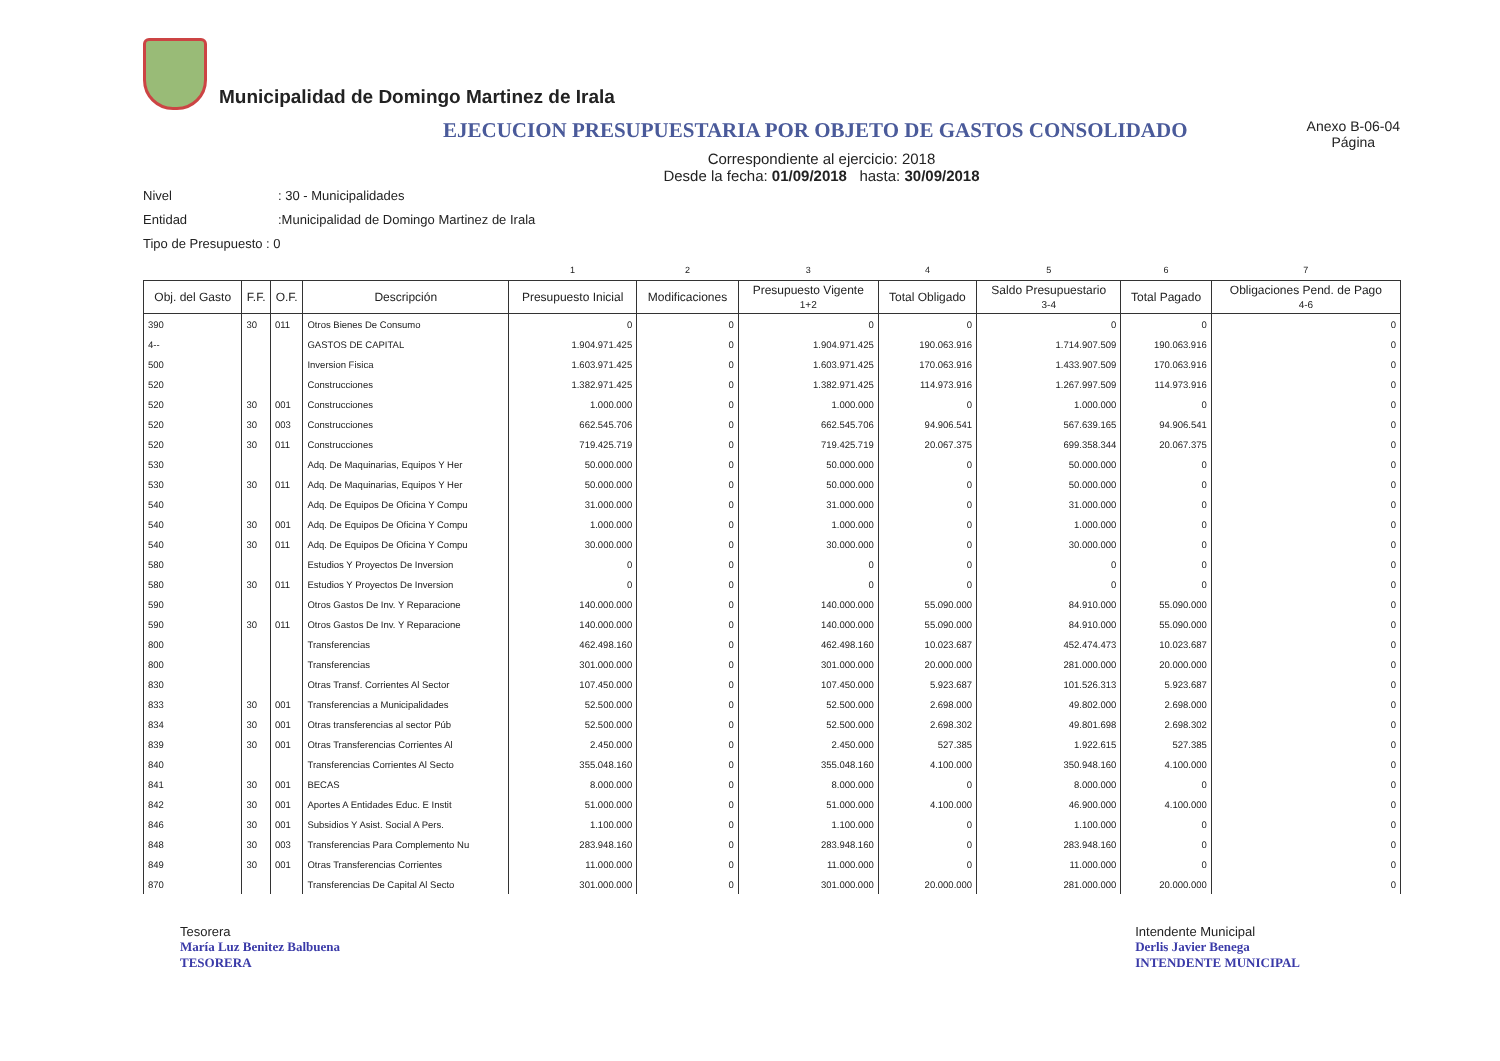Municipalidad de Domingo Martinez de Irala
EJECUCION PRESUPUESTARIA POR OBJETO DE GASTOS CONSOLIDADO
Anexo B-06-04
Página
Correspondiente al ejercicio: 2018
Desde la fecha: 01/09/2018 hasta: 30/09/2018
Nivel: 30 - Municipalidades
Entidad:Municipalidad de Domingo Martinez de Irala
Tipo de Presupuesto : 0
| | | | | 1 | 2 | 3 | 4 | 5 | 6 | 7 |
| Obj. del Gasto | F.F. | O.F. | Descripción | Presupuesto Inicial | Modificaciones | Presupuesto Vigente 1+2 | Total Obligado | Saldo Presupuestario 3-4 | Total Pagado | Obligaciones Pend. de Pago 4-6 |
| 390 | 30 | 011 | Otros Bienes De Consumo | 0 | 0 | 0 | 0 | 0 | 0 | 0 |
| 4-- | | | GASTOS DE CAPITAL | 1.904.971.425 | 0 | 1.904.971.425 | 190.063.916 | 1.714.907.509 | 190.063.916 | 0 |
| 500 | | | Inversion Fisica | 1.603.971.425 | 0 | 1.603.971.425 | 170.063.916 | 1.433.907.509 | 170.063.916 | 0 |
| 520 | | | Construcciones | 1.382.971.425 | 0 | 1.382.971.425 | 114.973.916 | 1.267.997.509 | 114.973.916 | 0 |
| 520 | 30 | 001 | Construcciones | 1.000.000 | 0 | 1.000.000 | 0 | 1.000.000 | 0 | 0 |
| 520 | 30 | 003 | Construcciones | 662.545.706 | 0 | 662.545.706 | 94.906.541 | 567.639.165 | 94.906.541 | 0 |
| 520 | 30 | 011 | Construcciones | 719.425.719 | 0 | 719.425.719 | 20.067.375 | 699.358.344 | 20.067.375 | 0 |
| 530 | | | Adq. De Maquinarias, Equipos Y Her | 50.000.000 | 0 | 50.000.000 | 0 | 50.000.000 | 0 | 0 |
| 530 | 30 | 011 | Adq. De Maquinarias, Equipos Y Her | 50.000.000 | 0 | 50.000.000 | 0 | 50.000.000 | 0 | 0 |
| 540 | | | Adq. De Equipos De Oficina Y Compu | 31.000.000 | 0 | 31.000.000 | 0 | 31.000.000 | 0 | 0 |
| 540 | 30 | 001 | Adq. De Equipos De Oficina Y Compu | 1.000.000 | 0 | 1.000.000 | 0 | 1.000.000 | 0 | 0 |
| 540 | 30 | 011 | Adq. De Equipos De Oficina Y Compu | 30.000.000 | 0 | 30.000.000 | 0 | 30.000.000 | 0 | 0 |
| 580 | | | Estudios Y Proyectos De Inversion | 0 | 0 | 0 | 0 | 0 | 0 | 0 |
| 580 | 30 | 011 | Estudios Y Proyectos De Inversion | 0 | 0 | 0 | 0 | 0 | 0 | 0 |
| 590 | | | Otros Gastos De Inv. Y Reparacione | 140.000.000 | 0 | 140.000.000 | 55.090.000 | 84.910.000 | 55.090.000 | 0 |
| 590 | 30 | 011 | Otros Gastos De Inv. Y Reparacione | 140.000.000 | 0 | 140.000.000 | 55.090.000 | 84.910.000 | 55.090.000 | 0 |
| 800 | | | Transferencias | 462.498.160 | 0 | 462.498.160 | 10.023.687 | 452.474.473 | 10.023.687 | 0 |
| 800 | | | Transferencias | 301.000.000 | 0 | 301.000.000 | 20.000.000 | 281.000.000 | 20.000.000 | 0 |
| 830 | | | Otras Transf. Corrientes Al Sector | 107.450.000 | 0 | 107.450.000 | 5.923.687 | 101.526.313 | 5.923.687 | 0 |
| 833 | 30 | 001 | Transferencias a Municipalidades | 52.500.000 | 0 | 52.500.000 | 2.698.000 | 49.802.000 | 2.698.000 | 0 |
| 834 | 30 | 001 | Otras transferencias al sector Púb | 52.500.000 | 0 | 52.500.000 | 2.698.302 | 49.801.698 | 2.698.302 | 0 |
| 839 | 30 | 001 | Otras Transferencias Corrientes Al | 2.450.000 | 0 | 2.450.000 | 527.385 | 1.922.615 | 527.385 | 0 |
| 840 | | | Transferencias Corrientes Al Secto | 355.048.160 | 0 | 355.048.160 | 4.100.000 | 350.948.160 | 4.100.000 | 0 |
| 841 | 30 | 001 | BECAS | 8.000.000 | 0 | 8.000.000 | 0 | 8.000.000 | 0 | 0 |
| 842 | 30 | 001 | Aportes A Entidades Educ. E Instit | 51.000.000 | 0 | 51.000.000 | 4.100.000 | 46.900.000 | 4.100.000 | 0 |
| 846 | 30 | 001 | Subsidios Y Asist. Social A Pers. | 1.100.000 | 0 | 1.100.000 | 0 | 1.100.000 | 0 | 0 |
| 848 | 30 | 003 | Transferencias Para Complemento Nu | 283.948.160 | 0 | 283.948.160 | 0 | 283.948.160 | 0 | 0 |
| 849 | 30 | 001 | Otras Transferencias Corrientes | 11.000.000 | 0 | 11.000.000 | 0 | 11.000.000 | 0 | 0 |
| 870 | | | Transferencias De Capital Al Secto | 301.000.000 | 0 | 301.000.000 | 20.000.000 | 281.000.000 | 20.000.000 | 0 |
Tesorera
María Luz Benitez Balbuena
TESORERA
Intendente Municipal
Derlis Javier Benega
INTENDENTE MUNICIPAL